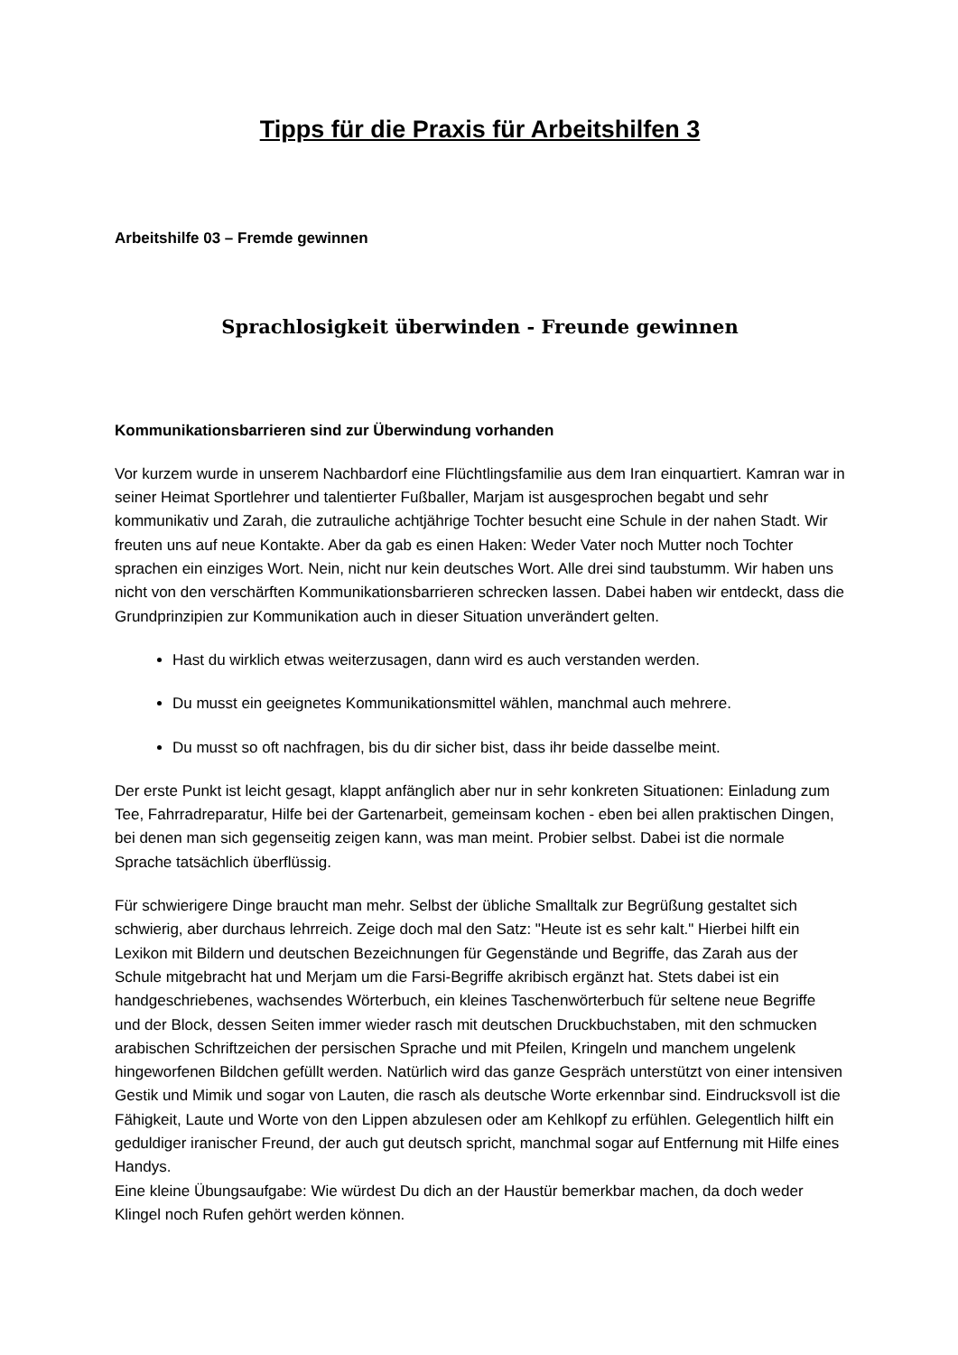Tipps für die Praxis für Arbeitshilfen 3
Arbeitshilfe 03 – Fremde gewinnen
Sprachlosigkeit überwinden - Freunde gewinnen
Kommunikationsbarrieren sind zur Überwindung vorhanden
Vor kurzem wurde in unserem Nachbardorf eine Flüchtlingsfamilie aus dem Iran einquartiert. Kamran war in seiner Heimat Sportlehrer und talentierter Fußballer, Marjam ist ausgesprochen begabt und sehr kommunikativ und Zarah, die zutrauliche achtjährige Tochter besucht eine Schule in der nahen Stadt. Wir freuten uns auf neue Kontakte. Aber da gab es einen Haken: Weder Vater noch Mutter noch Tochter sprachen ein einziges Wort. Nein, nicht nur kein deutsches Wort. Alle drei sind taubstumm. Wir haben uns nicht von den verschärften Kommunikationsbarrieren schrecken lassen. Dabei haben wir entdeckt, dass die Grundprinzipien zur Kommunikation auch in dieser Situation unverändert gelten.
Hast du wirklich etwas weiterzusagen, dann wird es auch verstanden werden.
Du musst ein geeignetes Kommunikationsmittel wählen, manchmal auch mehrere.
Du musst so oft nachfragen, bis du dir sicher bist, dass ihr beide dasselbe meint.
Der erste Punkt ist leicht gesagt, klappt anfänglich aber nur in sehr konkreten Situationen: Einladung zum Tee, Fahrradreparatur, Hilfe bei der Gartenarbeit, gemeinsam kochen - eben bei allen praktischen Dingen, bei denen man sich gegenseitig zeigen kann, was man meint. Probier selbst. Dabei ist die normale Sprache tatsächlich überflüssig.
Für schwierigere Dinge braucht man mehr. Selbst der übliche Smalltalk zur Begrüßung gestaltet sich schwierig, aber durchaus lehrreich. Zeige doch mal den Satz: "Heute ist es sehr kalt." Hierbei hilft ein Lexikon mit Bildern und deutschen Bezeichnungen für Gegenstände und Begriffe, das Zarah aus der Schule mitgebracht hat und Merjam um die Farsi-Begriffe akribisch ergänzt hat. Stets dabei ist ein handgeschriebenes, wachsendes Wörterbuch, ein kleines Taschenwörterbuch für seltene neue Begriffe und der Block, dessen Seiten immer wieder rasch mit deutschen Druckbuchstaben, mit den schmucken arabischen Schriftzeichen der persischen Sprache und mit Pfeilen, Kringeln und manchem ungelenk hingeworfenen Bildchen gefüllt werden. Natürlich wird das ganze Gespräch unterstützt von einer intensiven Gestik und Mimik und sogar von Lauten, die rasch als deutsche Worte erkennbar sind. Eindrucksvoll ist die Fähigkeit, Laute und Worte von den Lippen abzulesen oder am Kehlkopf zu erfühlen. Gelegentlich hilft ein geduldiger iranischer Freund, der auch gut deutsch spricht, manchmal sogar auf Entfernung mit Hilfe eines Handys.
Eine kleine Übungsaufgabe: Wie würdest Du dich an der Haustür bemerkbar machen, da doch weder Klingel noch Rufen gehört werden können.